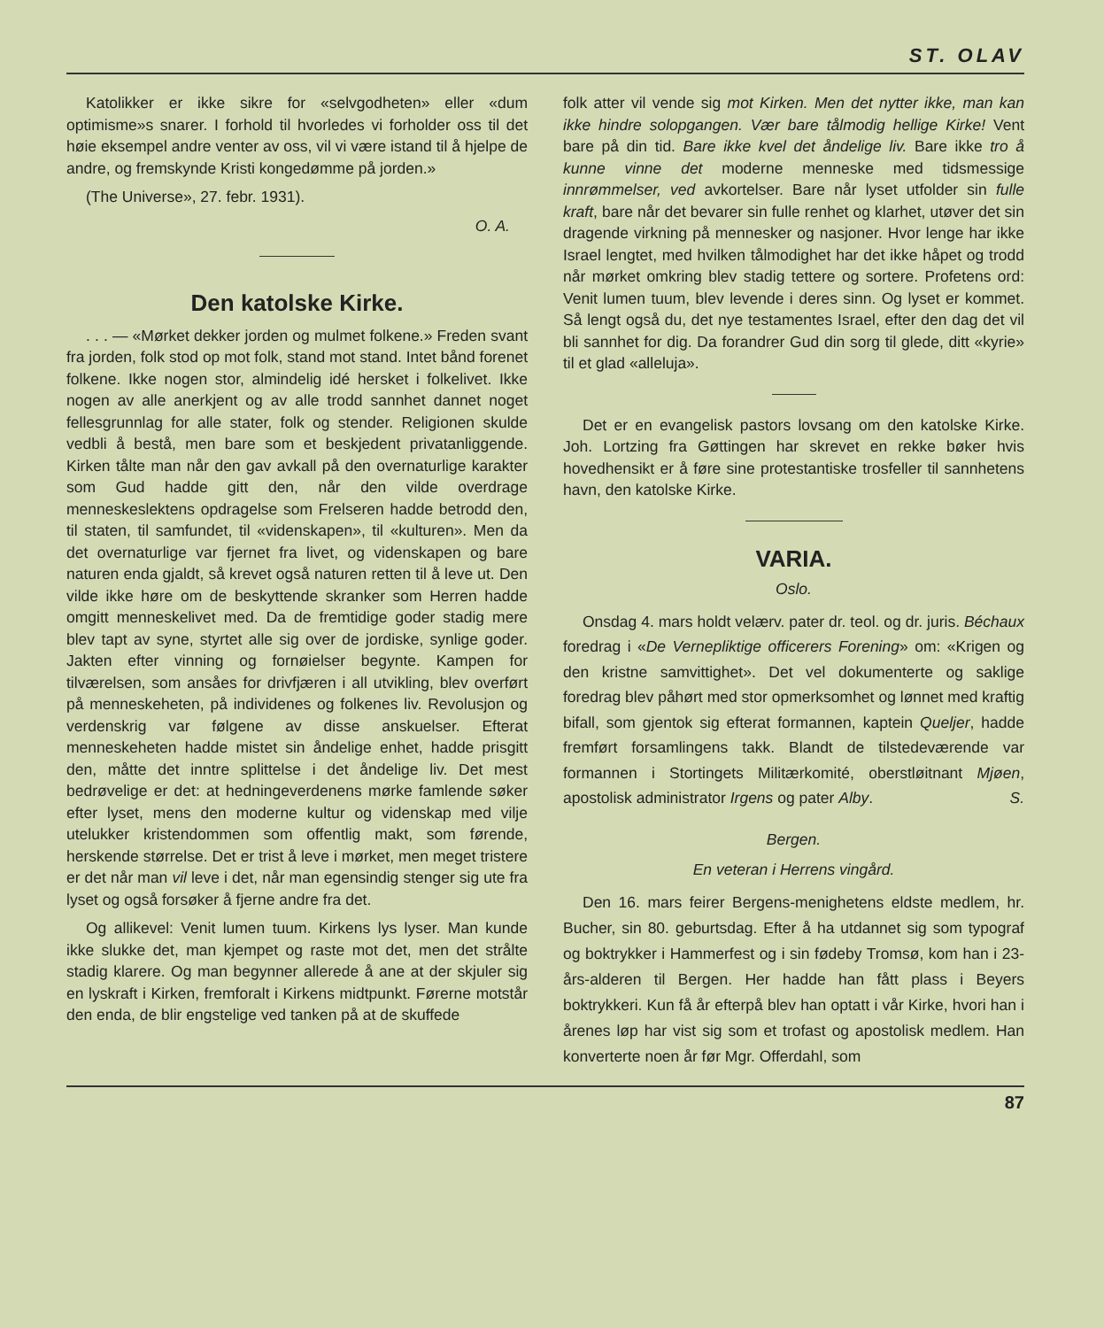ST. OLAV
Katolikker er ikke sikre for «selvgodheten» eller «dum optimisme»s snarer. I forhold til hvorledes vi forholder oss til det høie eksempel andre venter av oss, vil vi være istand til å hjelpe de andre, og fremskynde Kristi kongedømme på jorden.»
(The Universe», 27. febr. 1931).
O. A.
Den katolske Kirke.
. . . — «Mørket dekker jorden og mulmet folkene.» Freden svant fra jorden, folk stod op mot folk, stand mot stand. Intet bånd forenet folkene. Ikke nogen stor, almindelig idé hersket i folkelivet. Ikke nogen av alle anerkjent og av alle trodd sannhet dannet noget fellesgrunnlag for alle stater, folk og stender. Religionen skulde vedbli å bestå, men bare som et beskjedent privatanliggende. Kirken tålte man når den gav avkall på den overnaturlige karakter som Gud hadde gitt den, når den vilde overdrage menneskeslektens opdragelse som Frelseren hadde betrodd den, til staten, til samfundet, til «videnskapen», til «kulturen». Men da det overnaturlige var fjernet fra livet, og videnskapen og bare naturen enda gjaldt, så krevet også naturen retten til å leve ut. Den vilde ikke høre om de beskyttende skranker som Herren hadde omgitt menneskelivet med. Da de fremtidige goder stadig mere blev tapt av syne, styrtet alle sig over de jordiske, synlige goder. Jakten efter vinning og fornøielser begynte. Kampen for tilværelsen, som ansåes for drivfjæren i all utvikling, blev overført på menneskeheten, på individenes og folkenes liv. Revolusjon og verdenskrig var følgene av disse anskuelser. Efterat menneskeheten hadde mistet sin åndelige enhet, hadde prisgitt den, måtte det inntre splittelse i det åndelige liv. Det mest bedrøvelige er det: at hedningeverdenens mørke famlende søker efter lyset, mens den moderne kultur og videnskap med vilje utelukker kristendommen som offentlig makt, som førende, herskende størrelse. Det er trist å leve i mørket, men meget tristere er det når man vil leve i det, når man egensindig stenger sig ute fra lyset og også forsøker å fjerne andre fra det.
Og allikevel: Venit lumen tuum. Kirkens lys lyser. Man kunde ikke slukke det, man kjempet og raste mot det, men det strålte stadig klarere. Og man begynner allerede å ane at der skjuler sig en lyskraft i Kirken, fremforalt i Kirkens midtpunkt. Førerne motstår den enda, de blir engstelige ved tanken på at de skuffede
folk atter vil vende sig mot Kirken. Men det nytter ikke, man kan ikke hindre solopgangen. Vær bare tålmodig hellige Kirke! Vent bare på din tid. Bare ikke kvel det åndelige liv. Bare ikke tro å kunne vinne det moderne menneske med tidsmessige innrømmelser, ved avkortelser. Bare når lyset utfolder sin fulle kraft, bare når det bevarer sin fulle renhet og klarhet, utøver det sin dragende virkning på mennesker og nasjoner. Hvor lenge har ikke Israel lengtet, med hvilken tålmodighet har det ikke håpet og trodd når mørket omkring blev stadig tettere og sortere. Profetens ord: Venit lumen tuum, blev levende i deres sinn. Og lyset er kommet. Så lengt også du, det nye testamentes Israel, efter den dag det vil bli sannhet for dig. Da forandrer Gud din sorg til glede, ditt «kyrie» til et glad «alleluja».
Det er en evangelisk pastors lovsang om den katolske Kirke. Joh. Lortzing fra Gøttingen har skrevet en rekke bøker hvis hovedhensikt er å føre sine protestantiske trosfeller til sannhetens havn, den katolske Kirke.
VARIA.
Oslo.
Onsdag 4. mars holdt velærv. pater dr. teol. og dr. juris. Béchaux foredrag i «De Vernepliktige officerers Forening» om: «Krigen og den kristne samvittighet». Det vel dokumenterte og saklige foredrag blev påhørt med stor opmerksomhet og lønnet med kraftig bifall, som gjentok sig efterat formannen, kaptein Queljer, hadde fremført forsamlingens takk. Blandt de tilstedeværende var formannen i Stortingets Militærkomité, oberstløitnant Mjøen, apostolisk administrator Irgens og pater Alby. S.
Bergen.
En veteran i Herrens vingård.
Den 16. mars feirer Bergens-menighetens eldste medlem, hr. Bucher, sin 80. geburtsdag. Efter å ha utdannet sig som typograf og boktrykker i Hammerfest og i sin fødeby Tromsø, kom han i 23-års-alderen til Bergen. Her hadde han fått plass i Beyers boktrykkeri. Kun få år efterpå blev han optatt i vår Kirke, hvori han i årenes løp har vist sig som et trofast og apostolisk medlem. Han konverterte noen år før Mgr. Offerdahl, som
87